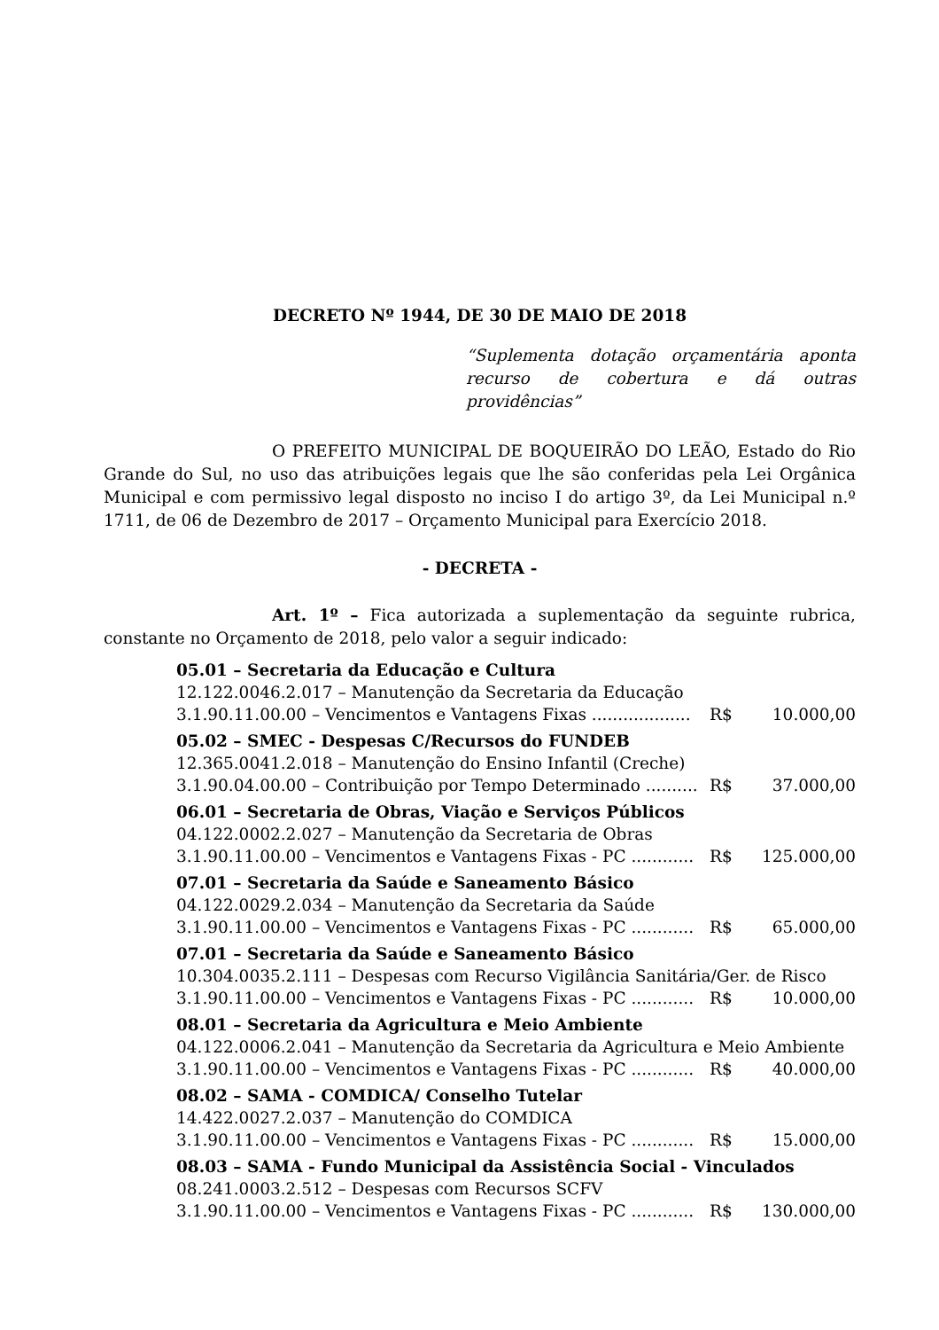DECRETO Nº 1944, DE 30 DE MAIO DE 2018
“Suplementa dotação orçamentária aponta recurso de cobertura e dá outras providências”
O PREFEITO MUNICIPAL DE BOQUEIRÃO DO LEÃO, Estado do Rio Grande do Sul, no uso das atribuições legais que lhe são conferidas pela Lei Orgânica Municipal e com permissivo legal disposto no inciso I do artigo 3º, da Lei Municipal n.º 1711, de 06 de Dezembro de 2017 – Orçamento Municipal para Exercício 2018.
- DECRETA -
Art. 1º – Fica autorizada a suplementação da seguinte rubrica, constante no Orçamento de 2018, pelo valor a seguir indicado:
05.01 – Secretaria da Educação e Cultura
12.122.0046.2.017 – Manutenção da Secretaria da Educação
3.1.90.11.00.00 – Vencimentos e Vantagens Fixas ................... R$ 10.000,00
05.02 – SMEC - Despesas C/Recursos do FUNDEB
12.365.0041.2.018 – Manutenção do Ensino Infantil (Creche)
3.1.90.04.00.00 – Contribuição por Tempo Determinado .......... R$ 37.000,00
06.01 – Secretaria de Obras, Viação e Serviços Públicos
04.122.0002.2.027 – Manutenção da Secretaria de Obras
3.1.90.11.00.00 – Vencimentos e Vantagens Fixas - PC ............ R$ 125.000,00
07.01 – Secretaria da Saúde e Saneamento Básico
04.122.0029.2.034 – Manutenção da Secretaria da Saúde
3.1.90.11.00.00 – Vencimentos e Vantagens Fixas - PC ............ R$ 65.000,00
07.01 – Secretaria da Saúde e Saneamento Básico
10.304.0035.2.111 – Despesas com Recurso Vigilância Sanitária/Ger. de Risco
3.1.90.11.00.00 – Vencimentos e Vantagens Fixas - PC ............ R$ 10.000,00
08.01 – Secretaria da Agricultura e Meio Ambiente
04.122.0006.2.041 – Manutenção da Secretaria da Agricultura e Meio Ambiente
3.1.90.11.00.00 – Vencimentos e Vantagens Fixas - PC ............ R$ 40.000,00
08.02 – SAMA - COMDICA/ Conselho Tutelar
14.422.0027.2.037 – Manutenção do COMDICA
3.1.90.11.00.00 – Vencimentos e Vantagens Fixas - PC ............ R$ 15.000,00
08.03 – SAMA - Fundo Municipal da Assistência Social - Vinculados
08.241.0003.2.512 – Despesas com Recursos SCFV
3.1.90.11.00.00 – Vencimentos e Vantagens Fixas - PC ............ R$ 130.000,00